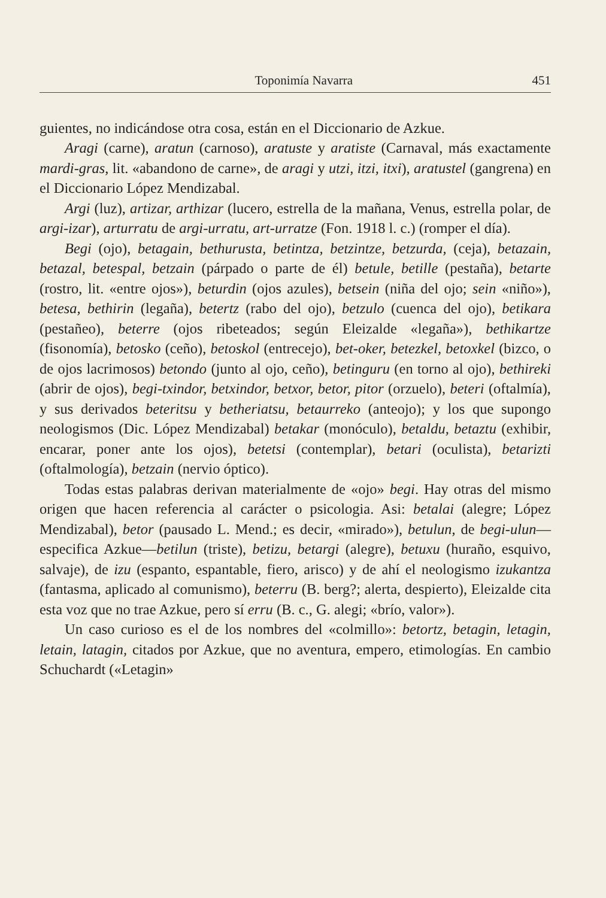Toponimía Navarra 451
guientes, no indicándose otra cosa, están en el Diccionario de Azkue.
Aragi (carne), aratun (carnoso), aratuste y aratiste (Carnaval, más exactamente mardi-gras, lit. «abandono de carne», de aragi y utzi, itzi, itxi), aratustel (gangrena) en el Diccionario López Mendizabal.
Argi (luz), artizar, arthizar (lucero, estrella de la mañana, Venus, estrella polar, de argi-izar), arturratu de argi-urratu, art-urratze (Fon. 1918 l. c.) (romper el día).
Begi (ojo), betagain, bethurusta, betintza, betzintze, betzurda, (ceja), betazain, betazal, betespal, betzain (párpado o parte de él) betule, betille (pestaña), betarte (rostro, lit. «entre ojos»), beturdin (ojos azules), betsein (niña del ojo; sein «niño»), betesa, bethirin (legaña), betertz (rabo del ojo), betzulo (cuenca del ojo), betikara (pestañeo), beterre (ojos ribeteados; según Eleizalde «legaña»), bethikartze (fisonomía), betosko (ceño), betoskol (entrecejo), bet-oker, betezkel, betoxkel (bizco, o de ojos lacrimosos) betondo (junto al ojo, ceño), betinguru (en torno al ojo), bethireki (abrir de ojos), begi-txindor, betxindor, betxor, betor, pitor (orzuelo), beteri (oftalmía), y sus derivados beteritsu y betheriatsu, betaurreko (anteojo); y los que supongo neologismos (Dic. López Mendizabal) betakar (monóculo), betaldu, betaztu (exhibir, encarar, poner ante los ojos), betetsi (contemplar), betari (oculista), betarizti (oftalmología), betzain (nervio óptico).
Todas estas palabras derivan materialmente de «ojo» begi. Hay otras del mismo origen que hacen referencia al carácter o psicologia. Asi: betalai (alegre; López Mendizabal), betor (pausado L. Mend.; es decir, «mirado»), betulun, de begi-ulun—especifica Azkue—betilun (triste), betizu, betargi (alegre), betuxu (huraño, esquivo, salvaje), de izu (espanto, espantable, fiero, arisco) y de ahí el neologismo izukantza (fantasma, aplicado al comunismo), beterru (B. berg?; alerta, despierto), Eleizalde cita esta voz que no trae Azkue, pero sí erru (B. c., G. alegi; «brío, valor»).
Un caso curioso es el de los nombres del «colmillo»: betortz, betagin, letagin, letain, latagin, citados por Azkue, que no aventura, empero, etimologías. En cambio Schuchardt («Letagin»